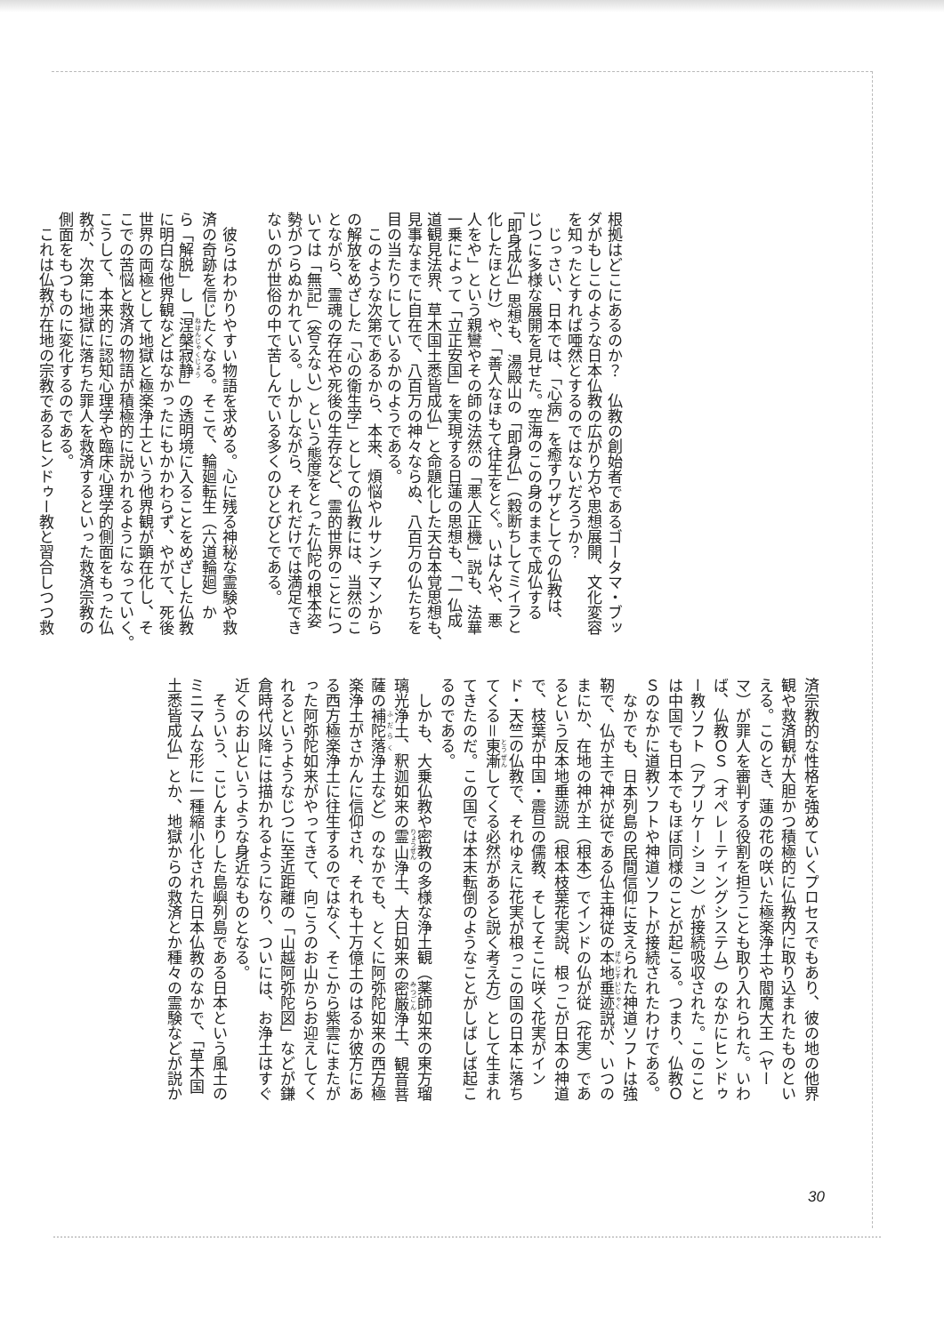根拠はどこにあるのか？　仏教の創始者であるゴータマ・ブッ
ダがもしこのような日本仏教の広がり方や思想展開、文化変容
を知ったとすれば唖然とするのではないだろうか？
　じっさい、日本では、「心病」を癒すワザとしての仏教は、
じつに多様な展開を見せた。空海のこの身のままで成仏する
「即身成仏」思想も、湯殿山の「即身仏」（穀断ちしてミイラと
化したほとけ）や、「善人なほもて往生をとぐ。いはんや、悪
人をや」という親鸞やその師の法然の「悪人正機」説も、法華
一乗によって「立正安国」を実現する日蓮の思想も、「一仏成
道観見法界、草木国土悉皆成仏」と命題化した天台本覚思想も、
見事なまでに自在で、八百万の神々ならぬ、八百万の仏たちを
目の当たりにしているかのようである。
　このような次第であるから、本来、煩悩やルサンチマンから
の解放をめざした「心の衛生学」としての仏教には、当然のこ
とながら、霊魂の存在や死後の生存など、霊的世界のことにつ
いては「無記」（答えない）という態度をとった仏陀の根本姿
勢がつらぬかれている。しかしながら、それだけでは満足でき
ないのが世俗の中で苦しんでいる多くのひとびとである。
　彼らはわかりやすい物語を求める。心に残る神秘な霊験や救
済の奇跡を信じたくなる。そこで、輪廻転生（六道輪廻）か
ら「解脱」し「涅槃寂静」の透明境に入ることをめざした仏教
に明白な他界観などはなかったにもかかわらず、やがて、死後
世界の両極として地獄と極楽浄土という他界観が顕在化し、そ
こでの苦悩と救済の物語が積極的に説かれるようになっていく。
こうして、本来的に認知心理学や臨床心理学的側面をもった仏
教が、次第に地獄に落ちた罪人を救済するといった救済宗教の
側面をもつものに変化するのである。
　これは仏教が在地の宗教であるヒンドゥー教と習合しつつ救
済宗教的な性格を強めていくプロセスでもあり、彼の地の他界
観や救済観が大胆かつ積極的に仏教内に取り込まれたものとい
える。このとき、蓮の花の咲いた極楽浄土や閻魔大王（ヤー
マ）が罪人を審判する役割を担うことも取り入れられた。いわ
ば、仏教ＯＳ（オペレーティングシステム）のなかにヒンドゥ
ー教ソフト（アプリケーション）が接続吸収された。このこと
は中国でも日本でもほぼ同様のことが起こる。つまり、仏教Ｏ
Ｓのなかに道教ソフトや神道ソフトが接続されたわけである。
　なかでも、日本列島の民間信仰に支えられた神道ソフトは強
靭で、仏が主で神が従である仏主神従の本地垂迹説が、いつの
まにか、在地の神が主（根本）でインドの仏が従（花実）であ
るという反本地垂迹説（根本枝葉花実説、根っこが日本の神道
で、枝葉が中国・震旦の儒教、そしてそこに咲く花実がイン
ド・天竺の仏教で、それゆえに花実が根っこの国の日本に落ち
てくる＝東漸してくる必然があると説く考え方）として生まれ
てきたのだ。この国では本末転倒のようなことがしばしば起こ
るのである。
　しかも、大乗仏教や密教の多様な浄土観（薬師如来の東方瑠
璃光浄土、釈迦如来の霊山浄土、大日如来の密厳浄土、観音菩
薩の補陀落浄土など）のなかでも、とくに阿弥陀如来の西方極
楽浄土がさかんに信仰され、それも十万億土のはるか彼方にあ
る西方極楽浄土に往生するのではなく、そこから紫雲にまたが
った阿弥陀如来がやってきて、向こうのお山からお迎えしてく
れるというようなじつに至近距離の「山越阿弥陀図」などが鎌
倉時代以降には描かれるようになり、ついには、お浄土はすぐ
近くのお山というような身近なものとなる。
　そういう、こじんまりした島嶼列島である日本という風土の
ミニマムな形に一種縮小化された日本仏教のなかで、「草木国
土悉皆成仏」とか、地獄からの救済とか種々の霊験などが説か
30